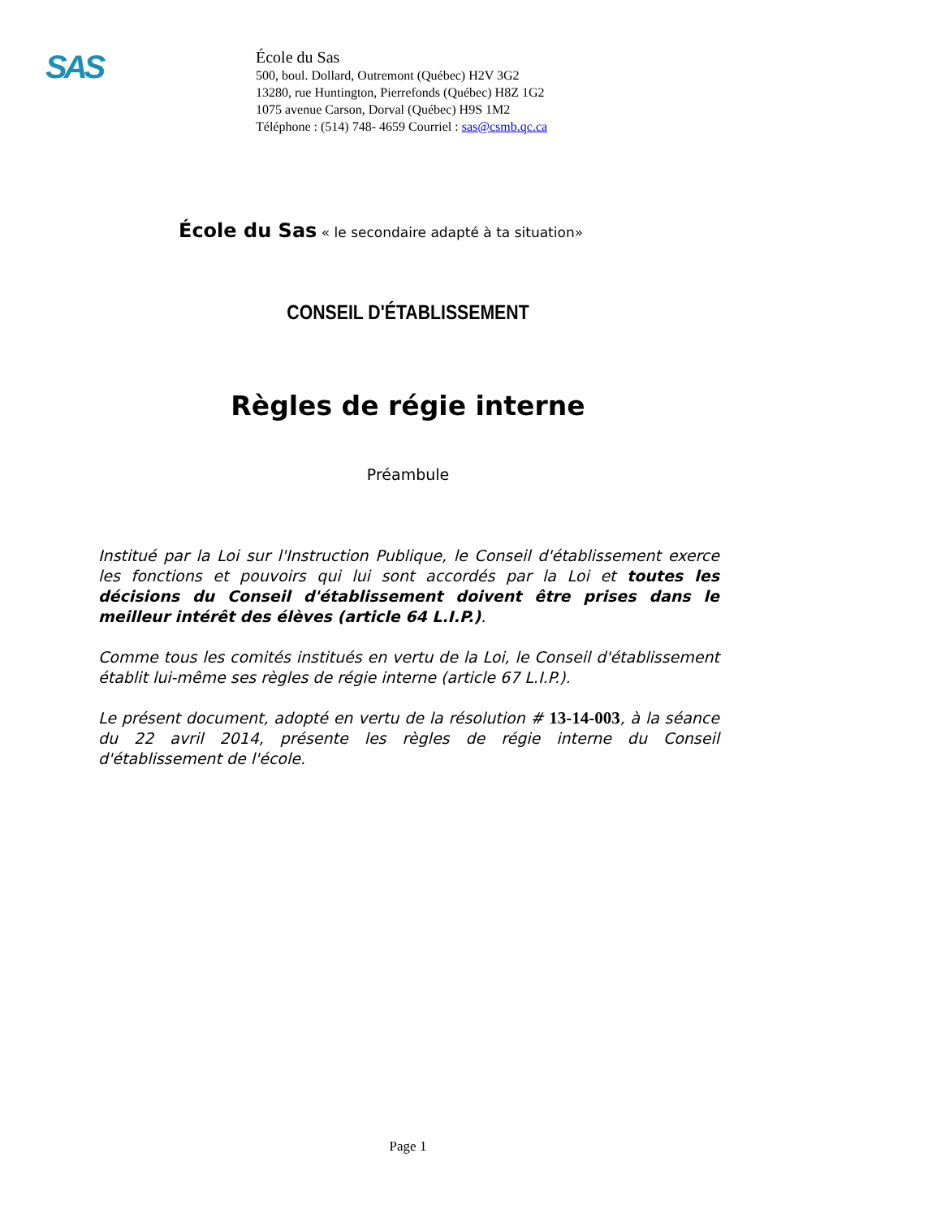SAS
École du Sas
500, boul. Dollard, Outremont (Québec) H2V 3G2
13280, rue Huntington, Pierrefonds (Québec) H8Z 1G2
1075 avenue Carson, Dorval (Québec) H9S 1M2
Téléphone : (514) 748- 4659 Courriel : sas@csmb.qc.ca
École du Sas « le secondaire adapté à ta situation»
CONSEIL D'ÉTABLISSEMENT
Règles de régie interne
Préambule
Institué par la Loi sur l'Instruction Publique, le Conseil d'établissement exerce les fonctions et pouvoirs qui lui sont accordés par la Loi et toutes les décisions du Conseil d'établissement doivent être prises dans le meilleur intérêt des élèves (article 64 L.I.P.).
Comme tous les comités institués en vertu de la Loi, le Conseil d'établissement établit lui-même ses règles de régie interne (article 67 L.I.P.).
Le présent document, adopté en vertu de la résolution # 13-14-003, à la séance du 22 avril 2014, présente les règles de régie interne du Conseil d'établissement de l'école.
Page 1